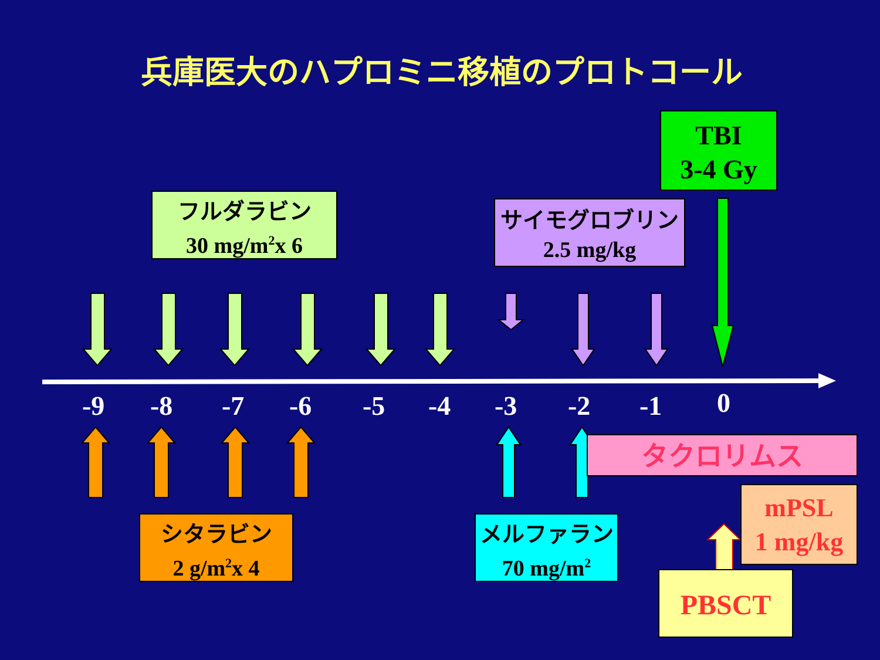兵庫医大のハプロミニ移植のプロトコール
TBI
3-4 Gy
フルダラビン
30 mg/m<sup>2</sup>x 6
サイモグロブリン
2.5 mg/kg
-9 -8 -7 -6 -5 -4 -3 -2 -1 0
タクロリムス
mPSL
1 mg/kg
シタラビン
2 g/m<sup>2</sup>x 4
メルファラン
70 mg/m<sup>2</sup>
PBSCT